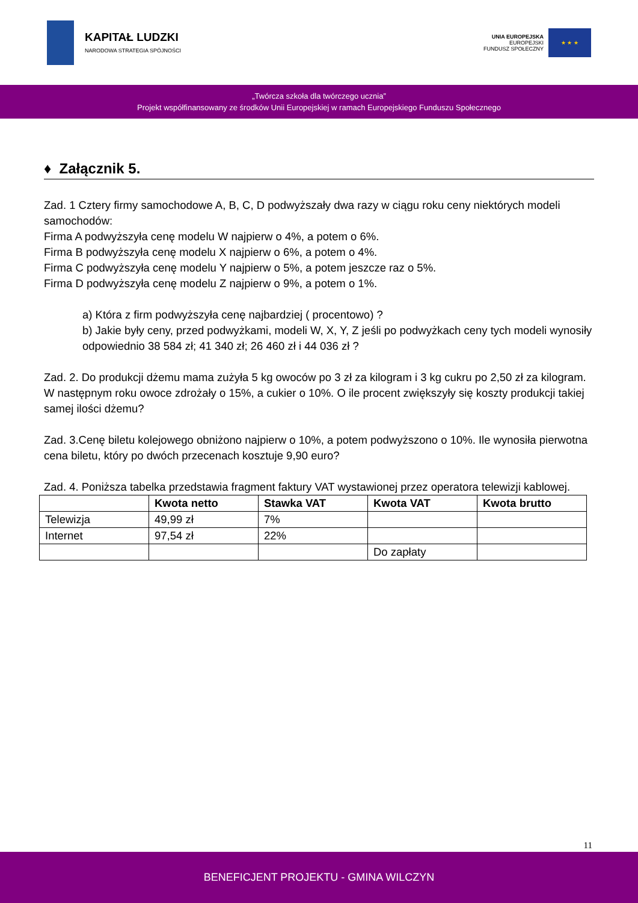KAPITAŁ LUDZKI
NARODOWA STRATEGIA SPÓJNOŚCI
UNIA EUROPEJSKA
EUROPEJSKI
FUNDUSZ SPOŁECZNY
★ ★ ★
„Twórcza szkoła dla twórczego ucznia”
Projekt współfinansowany ze środków Unii Europejskiej w ramach Europejskiego Funduszu Społecznego
♦ Załącznik 5.
Zad. 1 Cztery firmy samochodowe A, B, C, D podwyższały dwa razy w ciągu roku ceny niektórych modeli samochodów:
Firma A podwyższyła cenę modelu W najpierw o 4%, a potem o 6%.
Firma B podwyższyła cenę modelu X najpierw o 6%, a potem o 4%.
Firma C podwyższyła cenę modelu Y najpierw o 5%, a potem jeszcze raz o 5%.
Firma D podwyższyła cenę modelu Z najpierw o 9%, a potem o 1%.
a) Która z firm podwyższyła cenę najbardziej ( procentowo) ?
b) Jakie były ceny, przed podwyżkami, modeli W, X, Y, Z jeśli po podwyżkach ceny tych modeli wynosiły odpowiednio 38 584 zł; 41 340 zł; 26 460 zł i 44 036 zł ?
Zad. 2. Do produkcji dżemu mama zużyła 5 kg owoców po 3 zł za kilogram i 3 kg cukru po 2,50 zł za kilogram. W następnym roku owoce zdrożały o 15%, a cukier o 10%. O ile procent zwiększyły się koszty produkcji takiej samej ilości dżemu?
Zad. 3.Cenę biletu kolejowego obniżono najpierw o 10%, a potem podwyższono o 10%. Ile wynosiła pierwotna cena biletu, który po dwóch przecenach kosztuje 9,90 euro?
Zad. 4. Poniższa tabelka przedstawia fragment faktury VAT wystawionej przez operatora telewizji kablowej.
| | Kwota netto | Stawka VAT | Kwota VAT | Kwota brutto |
| --- | --- | --- | --- | --- |
| Telewizja | 49,99 zł | 7% | | |
| Internet | 97,54 zł | 22% | | |
| | | | Do zapłaty | |
11
BENEFICJENT PROJEKTU - GMINA WILCZYN